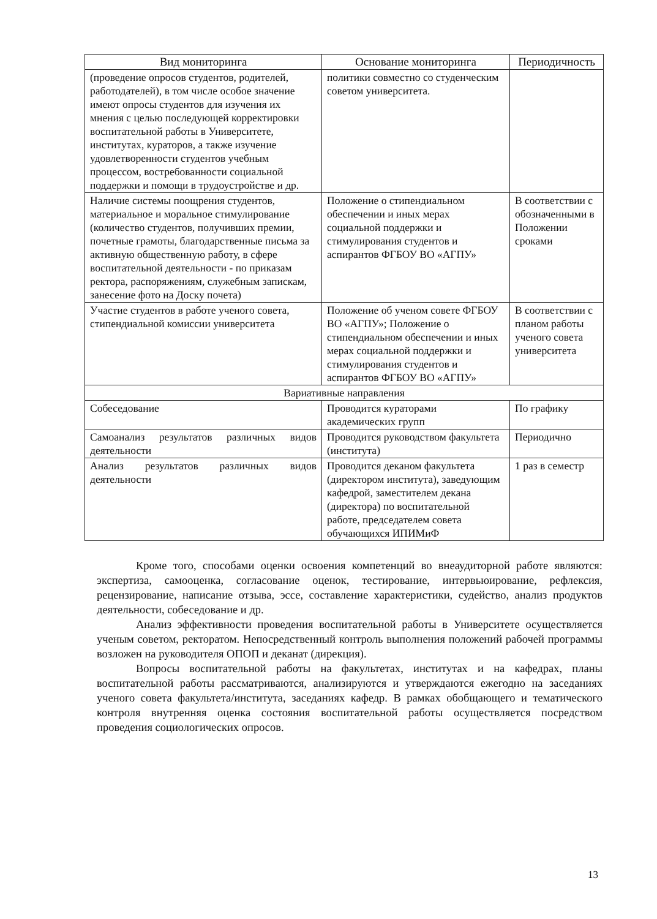| Вид мониторинга | Основание мониторинга | Периодичность |
| --- | --- | --- |
| (проведение опросов студентов, родителей, работодателей), в том числе особое значение имеют опросы студентов для изучения их мнения с целью последующей корректировки воспитательной работы в Университете, институтах, кураторов, а также изучение удовлетворенности студентов учебным процессом, востребованности социальной поддержки и помощи в трудоустройстве и др. | политики совместно со студенческим советом университета. | |
| Наличие системы поощрения студентов, материальное и моральное стимулирование (количество студентов, получивших премии, почетные грамоты, благодарственные письма за активную общественную работу, в сфере воспитательной деятельности - по приказам ректора, распоряжениям, служебным запискам, занесение фото на Доску почета) | Положение о стипендиальном обеспечении и иных мерах социальной поддержки и стимулирования студентов и аспирантов ФГБОУ ВО «АГПУ» | В соответствии с обозначенными в Положении сроками |
| Участие студентов в работе ученого совета, стипендиальной комиссии университета | Положение об ученом совете ФГБОУ ВО «АГПУ»; Положение о стипендиальном обеспечении и иных мерах социальной поддержки и стимулирования студентов и аспирантов ФГБОУ ВО «АГПУ» | В соответствии с планом работы ученого совета университета |
| Вариативные направления | | |
| Собеседование | Проводится кураторами академических групп | По графику |
| Самоанализ результатов различных видов деятельности | Проводится руководством факультета (института) | Периодично |
| Анализ результатов различных видов деятельности | Проводится деканом факультета (директором института), заведующим кафедрой, заместителем декана (директора) по воспитательной работе, председателем совета обучающихся ИПИМиФ | 1 раз в семестр |
Кроме того, способами оценки освоения компетенций во внеаудиторной работе являются: экспертиза, самооценка, согласование оценок, тестирование, интервьюирование, рефлексия, рецензирование, написание отзыва, эссе, составление характеристики, судейство, анализ продуктов деятельности, собеседование и др.
Анализ эффективности проведения воспитательной работы в Университете осуществляется ученым советом, ректоратом. Непосредственный контроль выполнения положений рабочей программы возложен на руководителя ОПОП и деканат (дирекция).
Вопросы воспитательной работы на факультетах, институтах и на кафедрах, планы воспитательной работы рассматриваются, анализируются и утверждаются ежегодно на заседаниях ученого совета факультета/института, заседаниях кафедр. В рамках обобщающего и тематического контроля внутренняя оценка состояния воспитательной работы осуществляется посредством проведения социологических опросов.
13